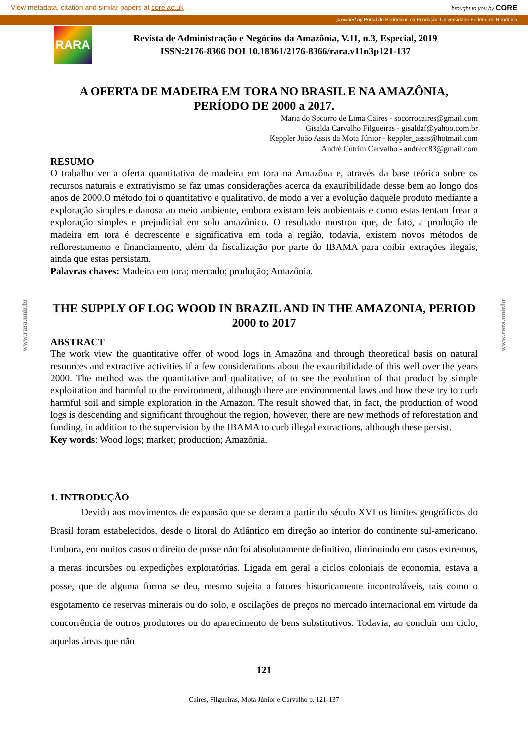View metadata, citation and similar papers at core.ac.uk brought to you by CORE
provided by Portal de Periódicos da Fundação Universidade Federal de Rondônia
RARA
Revista de Administração e Negócios da Amazônia, V.11, n.3, Especial, 2019
ISSN:2176-8366 DOI 10.18361/2176-8366/rara.v11n3p121-137
www.rara.unir.br
www.rara.unir.br
A OFERTA DE MADEIRA EM TORA NO BRASIL E NA AMAZÔNIA, PERÍODO DE 2000 a 2017.
Maria do Socorro de Lima Caires - socorrocaires@gmail.com
Gisalda Carvalho Filgueiras - gisaldaf@yahoo.com.br
Keppler João Assis da Mota Júnior - keppler_assis@hotmail.com
André Cutrim Carvalho - andrecc83@gmail.com
RESUMO
O trabalho ver a oferta quantitativa de madeira em tora na Amazôna e, através da base teórica sobre os recursos naturais e extrativismo se faz umas considerações acerca da exauribilidade desse bem ao longo dos anos de 2000.O método foi o quantitativo e qualitativo, de modo a ver a evolução daquele produto mediante a exploração simples e danosa ao meio ambiente, embora existam leis ambientais e como estas tentam frear a exploração simples e prejudicial em solo amazônico. O resultado mostrou que, de fato, a produção de madeira em tora é decrescente e significativa em toda a região, todavia, existem novos métodos de reflorestamento e financiamento, além da fiscalização por parte do IBAMA para coibir extrações ilegais, ainda que estas persistam.
Palavras chaves: Madeira em tora; mercado; produção; Amazônia.
THE SUPPLY OF LOG WOOD IN BRAZIL AND IN THE AMAZONIA, PERIOD 2000 to 2017
ABSTRACT
The work view the quantitative offer of wood logs in Amazôna and through theoretical basis on natural resources and extractive activities if a few considerations about the exauribilidade of this well over the years 2000. The method was the quantitative and qualitative, of to see the evolution of that product by simple exploitation and harmful to the environment, although there are environmental laws and how these try to curb harmful soil and simple exploration in the Amazon. The result showed that, in fact, the production of wood logs is descending and significant throughout the region, however, there are new methods of reforestation and funding, in addition to the supervision by the IBAMA to curb illegal extractions, although these persist.
Key words: Wood logs; market; production; Amazônia.
1. INTRODUÇÃO
Devido aos movimentos de expansão que se deram a partir do século XVI os limites geográficos do Brasil foram estabelecidos, desde o litoral do Atlântico em direção ao interior do continente sul-americano. Embora, em muitos casos o direito de posse não foi absolutamente definitivo, diminuindo em casos extremos, a meras incursões ou expedições exploratórias. Ligada em geral a ciclos coloniais de economia, estava a posse, que de alguma forma se deu, mesmo sujeita a fatores historicamente incontroláveis, tais como o esgotamento de reservas minerais ou do solo, e oscilações de preços no mercado internacional em virtude da concorrência de outros produtores ou do aparecimento de bens substitutivos. Todavia, ao concluir um ciclo, aquelas áreas que não
121
Caires, Filgueiras, Mota Júnior e Carvalho p. 121-137